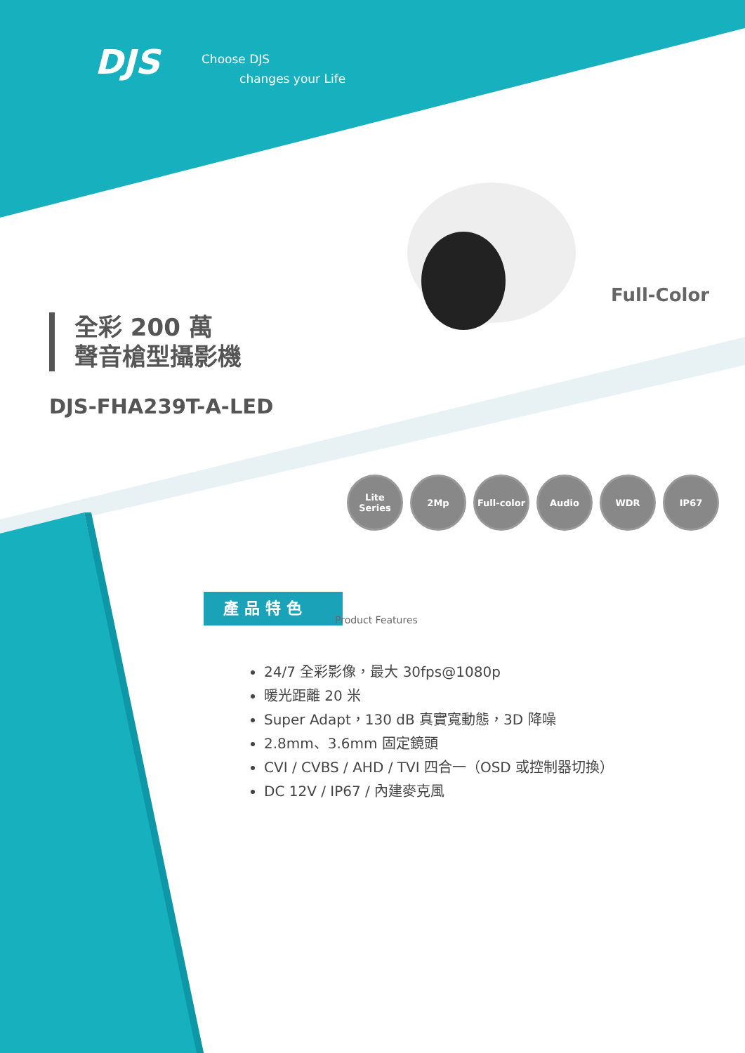DJS
Choose DJS
changes your Life
全彩 200 萬
聲音槍型攝影機
DJS-FHA239T-A-LED
Full-Color
Lite
Series
2Mp Full-color
Audio WDR IP67
產品特色
Product Features
24/7 全彩影像，最大 30fps@1080p
暖光距離 20 米
Super Adapt，130 dB 真實寬動態，3D 降噪
2.8mm、3.6mm 固定鏡頭
CVI / CVBS / AHD / TVI 四合一（OSD 或控制器切換）
DC 12V / IP67 / 內建麥克風